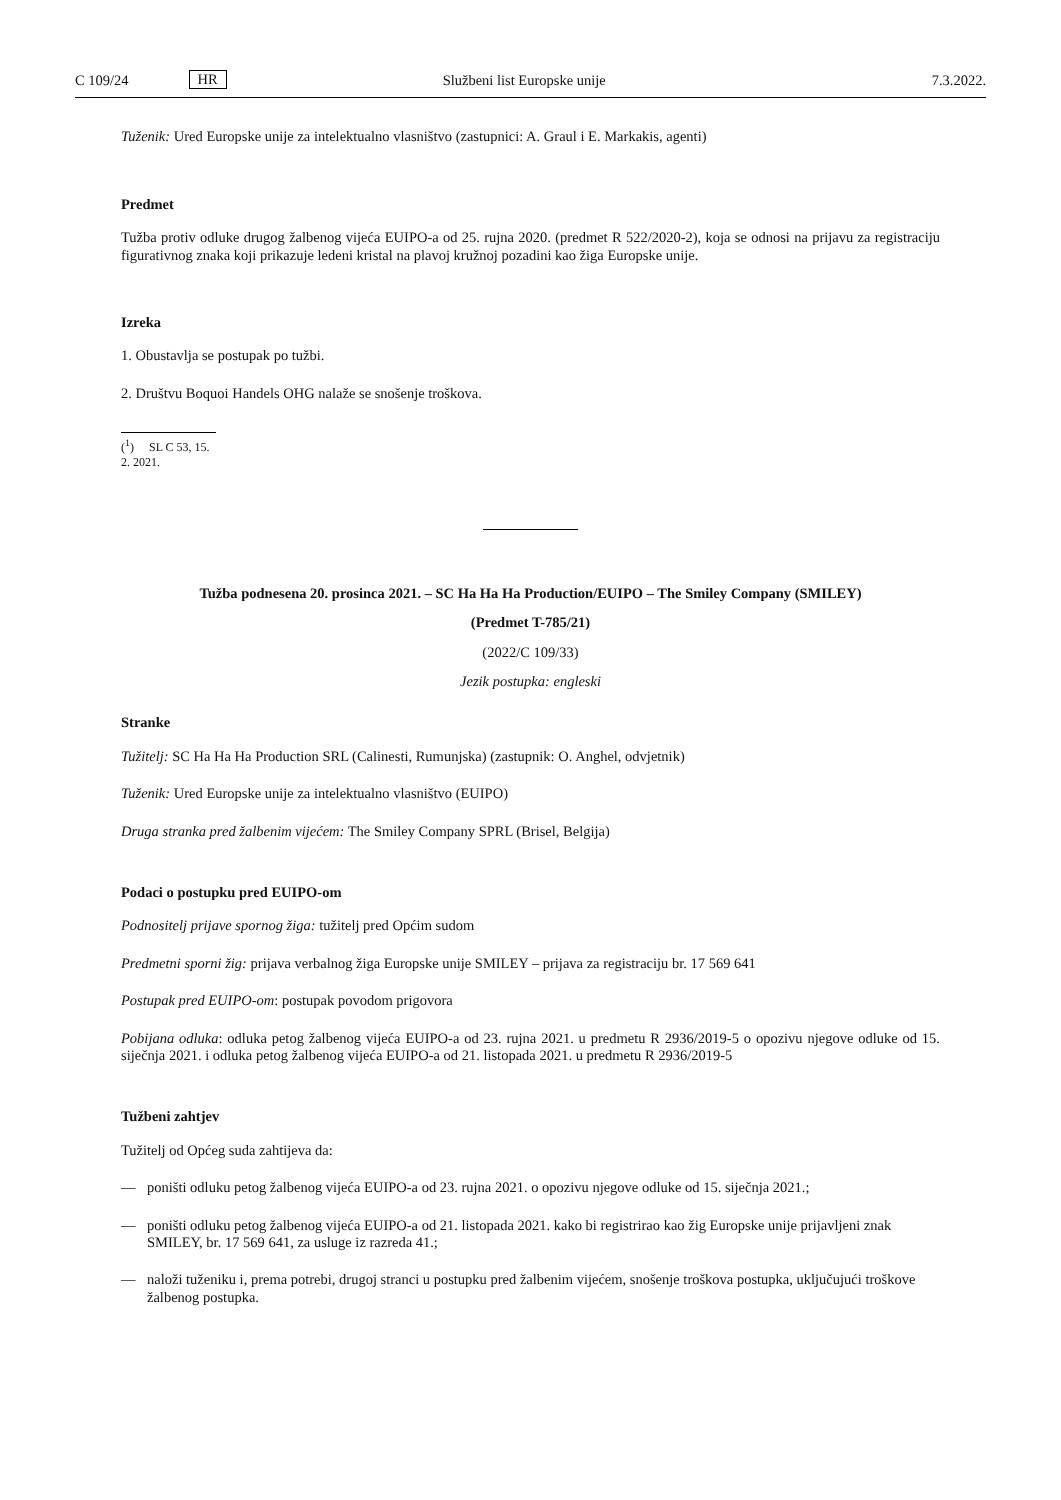C 109/24 HR Službeni list Europske unije 7.3.2022.
Tuženik: Ured Europske unije za intelektualno vlasništvo (zastupnici: A. Graul i E. Markakis, agenti)
Predmet
Tužba protiv odluke drugog žalbenog vijeća EUIPO-a od 25. rujna 2020. (predmet R 522/2020-2), koja se odnosi na prijavu za registraciju figurativnog znaka koji prikazuje ledeni kristal na plavoj kružnoj pozadini kao žiga Europske unije.
Izreka
1. Obustavlja se postupak po tužbi.
2. Društvu Boquoi Handels OHG nalaže se snošenje troškova.
(<sup>1</sup>) SL C 53, 15. 2. 2021.
Tužba podnesena 20. prosinca 2021. – SC Ha Ha Ha Production/EUIPO – The Smiley Company (SMILEY)
(Predmet T-785/21)
(2022/C 109/33)
Jezik postupka: engleski
Stranke
Tužitelj: SC Ha Ha Ha Production SRL (Calinesti, Rumunjska) (zastupnik: O. Anghel, odvjetnik)
Tuženik: Ured Europske unije za intelektualno vlasništvo (EUIPO)
Druga stranka pred žalbenim vijećem: The Smiley Company SPRL (Brisel, Belgija)
Podaci o postupku pred EUIPO-om
Podnositelj prijave spornog žiga: tužitelj pred Općim sudom
Predmetni sporni žig: prijava verbalnog žiga Europske unije SMILEY – prijava za registraciju br. 17 569 641
Postupak pred EUIPO-om: postupak povodom prigovora
Pobijana odluka: odluka petog žalbenog vijeća EUIPO-a od 23. rujna 2021. u predmetu R 2936/2019-5 o opozivu njegove odluke od 15. siječnja 2021. i odluka petog žalbenog vijeća EUIPO-a od 21. listopada 2021. u predmetu R 2936/2019-5
Tužbeni zahtjev
Tužitelj od Općeg suda zahtijeva da:
— poništi odluku petog žalbenog vijeća EUIPO-a od 23. rujna 2021. o opozivu njegove odluke od 15. siječnja 2021.;
— poništi odluku petog žalbenog vijeća EUIPO-a od 21. listopada 2021. kako bi registrirao kao žig Europske unije prijavljeni znak SMILEY, br. 17 569 641, za usluge iz razreda 41.;
— naloži tuženiku i, prema potrebi, drugoj stranci u postupku pred žalbenim vijećem, snošenje troškova postupka, uključujući troškove žalbenog postupka.